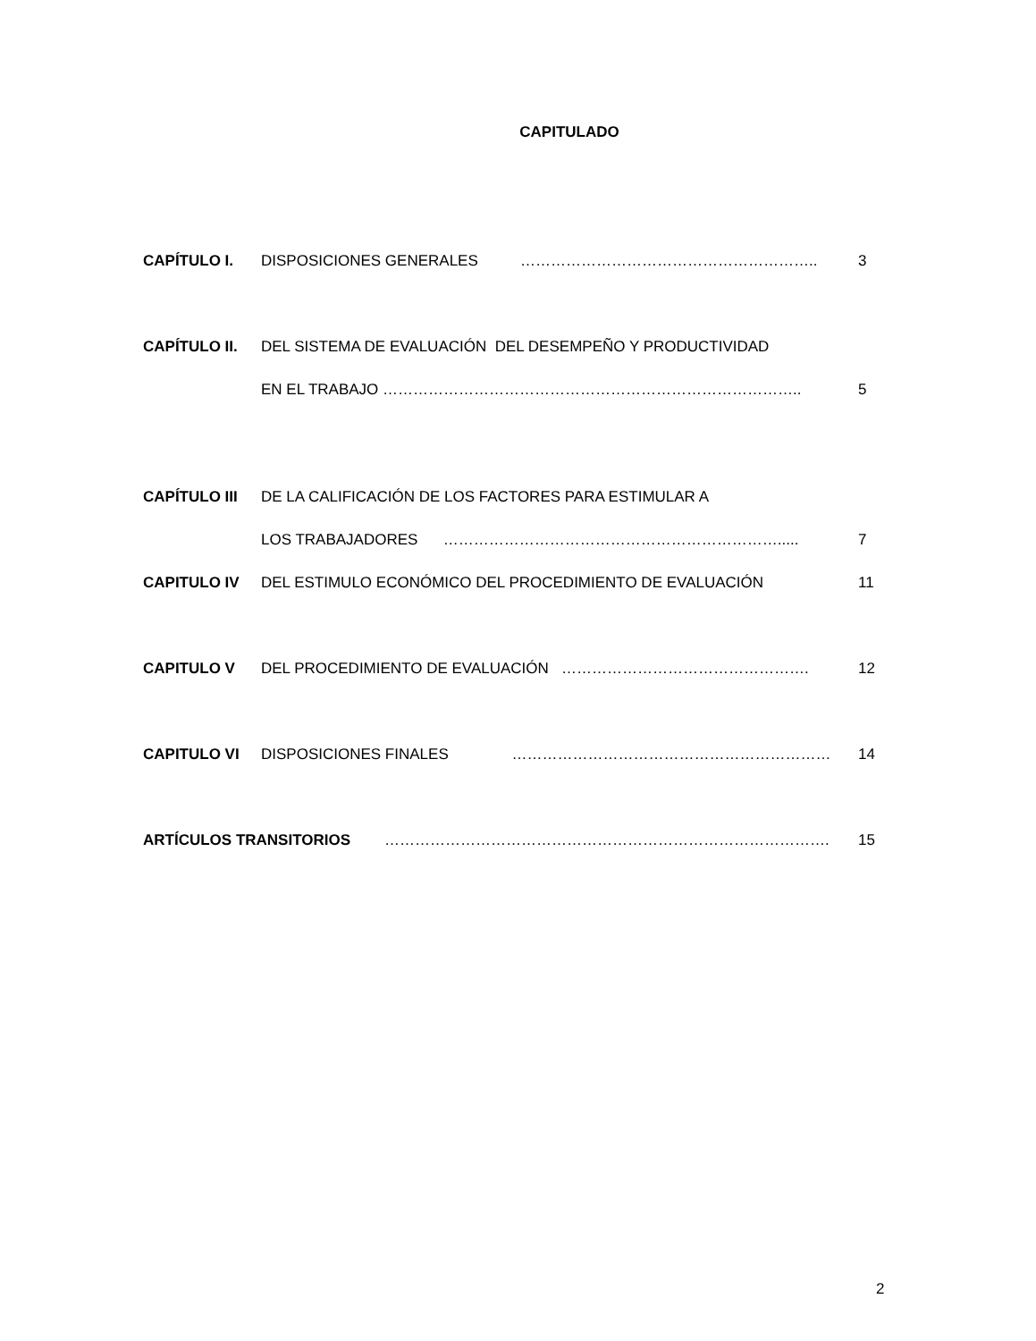CAPITULADO
CAPÍTULO I. DISPOSICIONES GENERALES ………………………………………………….. 3
CAPÍTULO II. DEL SISTEMA DE EVALUACIÓN DEL DESEMPEÑO Y PRODUCTIVIDAD
EN EL TRABAJO ……………………………………………………………………….. 5
CAPÍTULO III DE LA CALIFICACIÓN DE LOS FACTORES PARA ESTIMULAR A
LOS TRABAJADORES …………………………………………………………..... 7
CAPITULO IV DEL ESTIMULO ECONÓMICO DEL PROCEDIMIENTO DE EVALUACIÓN 11
CAPITULO V DEL PROCEDIMIENTO DE EVALUACIÓN …………………………………………. 12
CAPITULO VI DISPOSICIONES FINALES ……………………………………………………… 14
ARTÍCULOS TRANSITORIOS ……………………………………………………………………………. 15
2